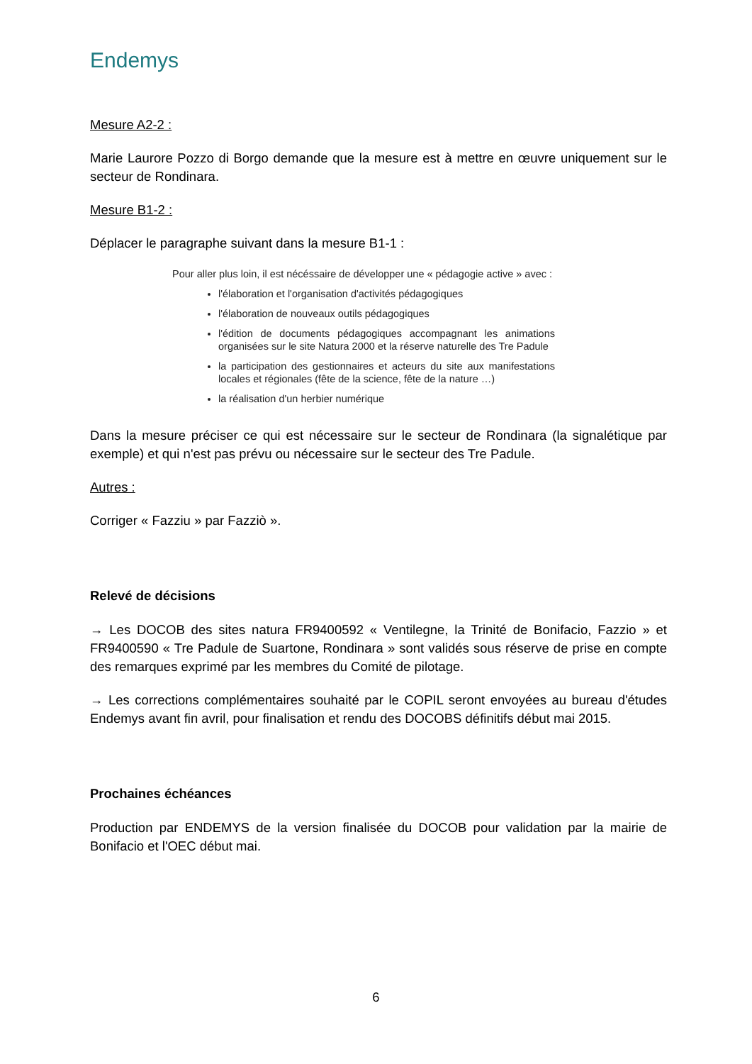Endemys
Mesure A2-2 :
Marie Laurore Pozzo di Borgo demande que la mesure est à mettre en œuvre uniquement sur le secteur de Rondinara.
Mesure B1-2 :
Déplacer le paragraphe suivant dans la mesure B1-1 :
Pour aller plus loin, il est nécéssaire de développer une « pédagogie active » avec :
l'élaboration et l'organisation d'activités pédagogiques
l'élaboration de nouveaux outils pédagogiques
l'édition de documents pédagogiques accompagnant les animations organisées sur le site Natura 2000 et la réserve naturelle des Tre Padule
la participation des gestionnaires et acteurs du site aux manifestations locales et régionales (fête de la science, fête de la nature …)
la réalisation d'un herbier numérique
Dans la mesure préciser ce qui est nécessaire sur le secteur de Rondinara (la signalétique par exemple) et qui n'est pas prévu ou nécessaire sur le secteur des Tre Padule.
Autres :
Corriger « Fazziu » par Fazziò ».
Relevé de décisions
→ Les DOCOB des sites natura FR9400592 « Ventilegne, la Trinité de Bonifacio, Fazzio » et FR9400590 « Tre Padule de Suartone, Rondinara » sont validés sous réserve de prise en compte des remarques exprimé par les membres du Comité de pilotage.
→ Les corrections complémentaires souhaité par le COPIL seront envoyées au bureau d'études Endemys avant fin avril, pour finalisation et rendu des DOCOBS définitifs début mai 2015.
Prochaines échéances
Production par ENDEMYS de la version finalisée du DOCOB pour validation par la mairie de Bonifacio et l'OEC début mai.
6